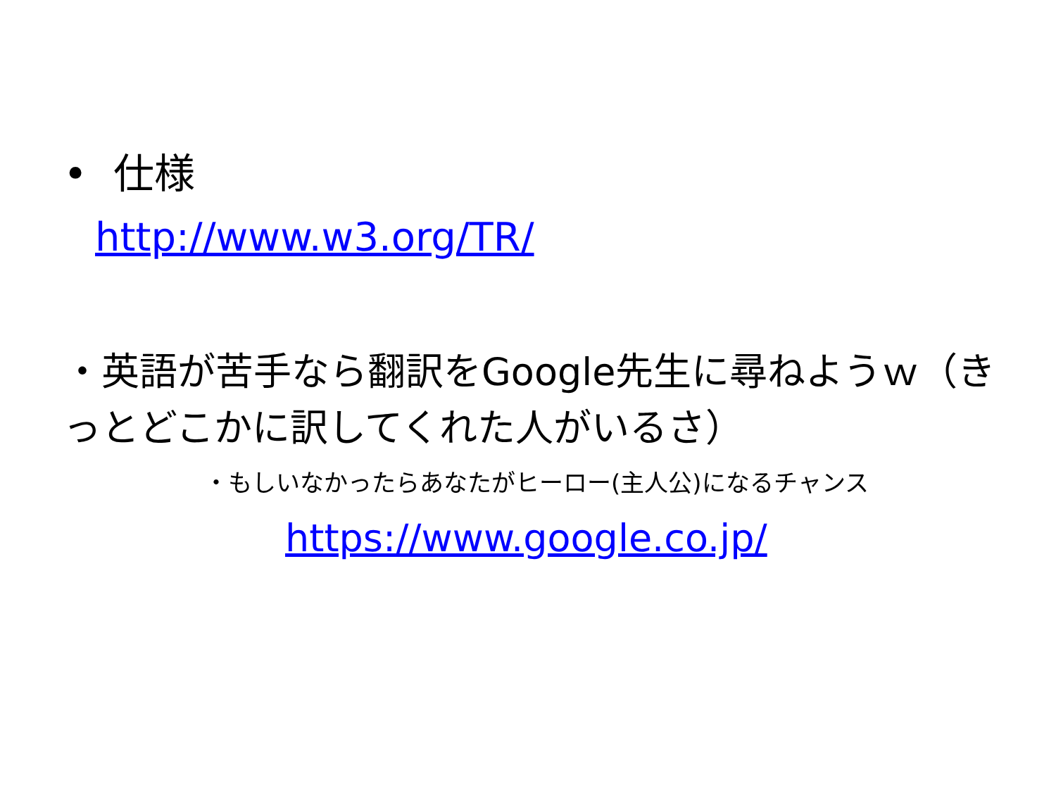• 仕様
http://www.w3.org/TR/
・英語が苦手なら翻訳をGoogle先生に尋ねようｗ（きっとどこかに訳してくれた人がいるさ）
・もしいなかったらあなたがヒーロー(主人公)になるチャンス
https://www.google.co.jp/